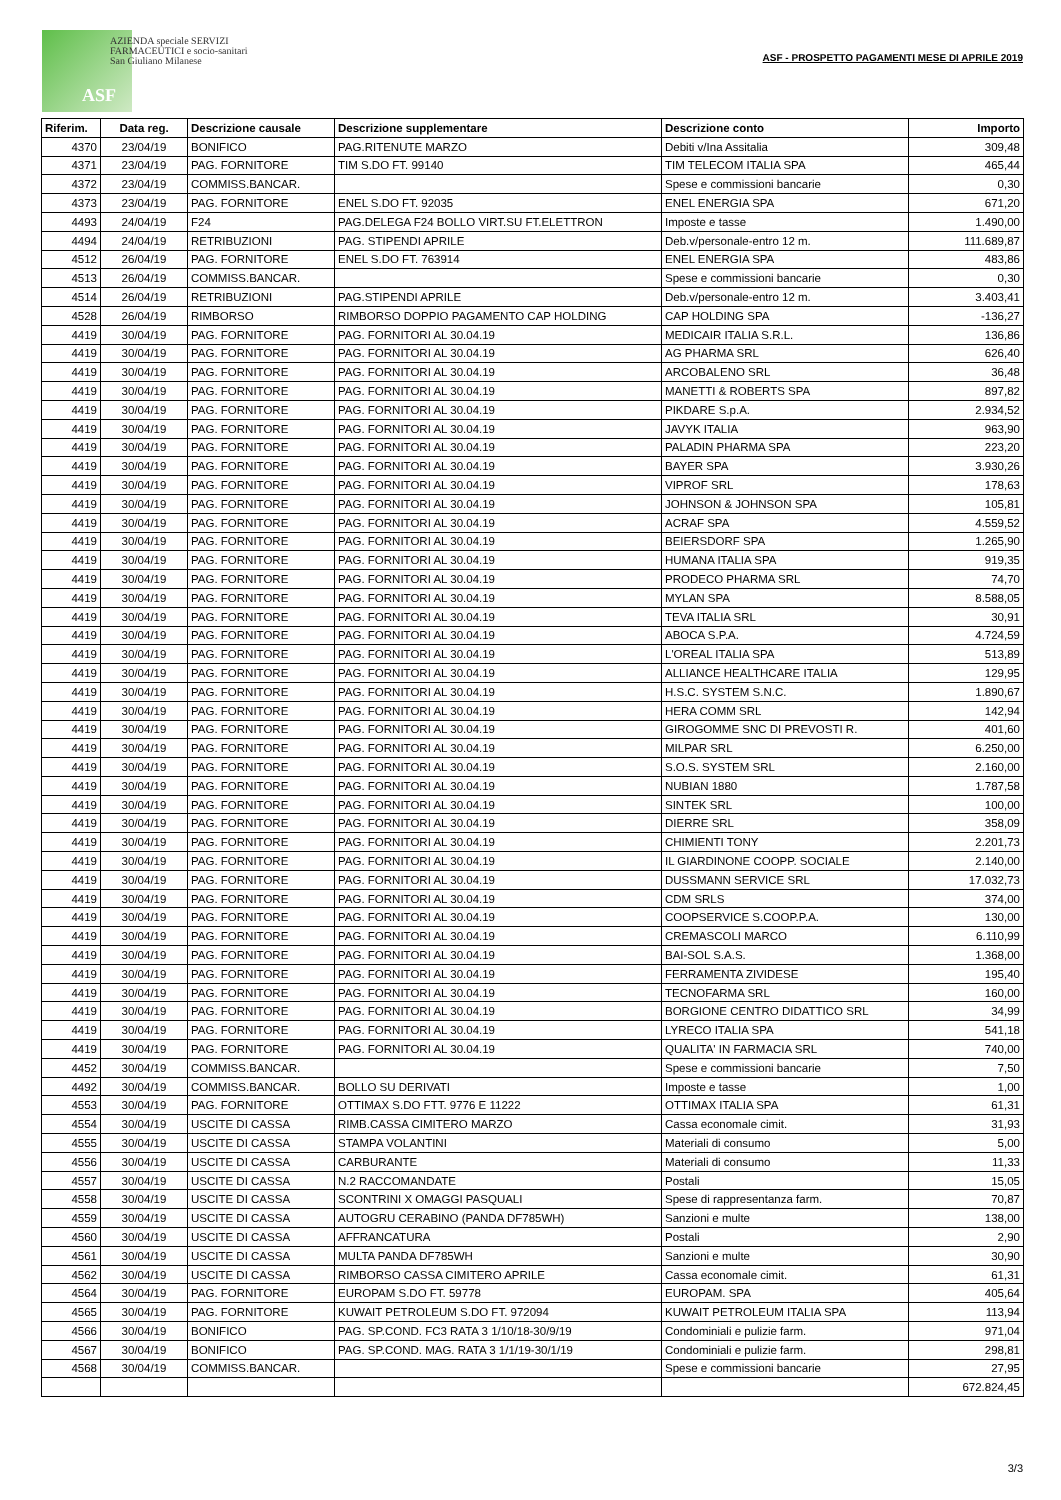AZIENDA speciale SERVIZI
FARMACEUTICI e socio-sanitari
San Giuliano Milanese
ASF
ASF - PROSPETTO PAGAMENTI MESE DI APRILE 2019
| Riferim. | Data reg. | Descrizione causale | Descrizione supplementare | Descrizione conto | Importo |
| --- | --- | --- | --- | --- | --- |
| 4370 | 23/04/19 | BONIFICO | PAG.RITENUTE MARZO | Debiti v/Ina Assitalia | 309,48 |
| 4371 | 23/04/19 | PAG. FORNITORE | TIM S.DO FT. 99140 | TIM TELECOM ITALIA SPA | 465,44 |
| 4372 | 23/04/19 | COMMISS.BANCAR. | | Spese e commissioni bancarie | 0,30 |
| 4373 | 23/04/19 | PAG. FORNITORE | ENEL S.DO FT. 92035 | ENEL ENERGIA SPA | 671,20 |
| 4493 | 24/04/19 | F24 | PAG.DELEGA F24 BOLLO VIRT.SU FT.ELETTRON | Imposte e tasse | 1.490,00 |
| 4494 | 24/04/19 | RETRIBUZIONI | PAG. STIPENDI APRILE | Deb.v/personale-entro 12 m. | 111.689,87 |
| 4512 | 26/04/19 | PAG. FORNITORE | ENEL S.DO FT. 763914 | ENEL ENERGIA SPA | 483,86 |
| 4513 | 26/04/19 | COMMISS.BANCAR. | | Spese e commissioni bancarie | 0,30 |
| 4514 | 26/04/19 | RETRIBUZIONI | PAG.STIPENDI APRILE | Deb.v/personale-entro 12 m. | 3.403,41 |
| 4528 | 26/04/19 | RIMBORSO | RIMBORSO DOPPIO PAGAMENTO CAP HOLDING | CAP HOLDING SPA | -136,27 |
| 4419 | 30/04/19 | PAG. FORNITORE | PAG. FORNITORI AL 30.04.19 | MEDICAIR ITALIA S.R.L. | 136,86 |
| 4419 | 30/04/19 | PAG. FORNITORE | PAG. FORNITORI AL 30.04.19 | AG PHARMA SRL | 626,40 |
| 4419 | 30/04/19 | PAG. FORNITORE | PAG. FORNITORI AL 30.04.19 | ARCOBALENO SRL | 36,48 |
| 4419 | 30/04/19 | PAG. FORNITORE | PAG. FORNITORI AL 30.04.19 | MANETTI & ROBERTS SPA | 897,82 |
| 4419 | 30/04/19 | PAG. FORNITORE | PAG. FORNITORI AL 30.04.19 | PIKDARE S.p.A. | 2.934,52 |
| 4419 | 30/04/19 | PAG. FORNITORE | PAG. FORNITORI AL 30.04.19 | JAVYK ITALIA | 963,90 |
| 4419 | 30/04/19 | PAG. FORNITORE | PAG. FORNITORI AL 30.04.19 | PALADIN PHARMA SPA | 223,20 |
| 4419 | 30/04/19 | PAG. FORNITORE | PAG. FORNITORI AL 30.04.19 | BAYER SPA | 3.930,26 |
| 4419 | 30/04/19 | PAG. FORNITORE | PAG. FORNITORI AL 30.04.19 | VIPROF SRL | 178,63 |
| 4419 | 30/04/19 | PAG. FORNITORE | PAG. FORNITORI AL 30.04.19 | JOHNSON & JOHNSON SPA | 105,81 |
| 4419 | 30/04/19 | PAG. FORNITORE | PAG. FORNITORI AL 30.04.19 | ACRAF SPA | 4.559,52 |
| 4419 | 30/04/19 | PAG. FORNITORE | PAG. FORNITORI AL 30.04.19 | BEIERSDORF SPA | 1.265,90 |
| 4419 | 30/04/19 | PAG. FORNITORE | PAG. FORNITORI AL 30.04.19 | HUMANA ITALIA SPA | 919,35 |
| 4419 | 30/04/19 | PAG. FORNITORE | PAG. FORNITORI AL 30.04.19 | PRODECO PHARMA SRL | 74,70 |
| 4419 | 30/04/19 | PAG. FORNITORE | PAG. FORNITORI AL 30.04.19 | MYLAN SPA | 8.588,05 |
| 4419 | 30/04/19 | PAG. FORNITORE | PAG. FORNITORI AL 30.04.19 | TEVA ITALIA SRL | 30,91 |
| 4419 | 30/04/19 | PAG. FORNITORE | PAG. FORNITORI AL 30.04.19 | ABOCA S.P.A. | 4.724,59 |
| 4419 | 30/04/19 | PAG. FORNITORE | PAG. FORNITORI AL 30.04.19 | L'OREAL ITALIA SPA | 513,89 |
| 4419 | 30/04/19 | PAG. FORNITORE | PAG. FORNITORI AL 30.04.19 | ALLIANCE HEALTHCARE ITALIA | 129,95 |
| 4419 | 30/04/19 | PAG. FORNITORE | PAG. FORNITORI AL 30.04.19 | H.S.C. SYSTEM S.N.C. | 1.890,67 |
| 4419 | 30/04/19 | PAG. FORNITORE | PAG. FORNITORI AL 30.04.19 | HERA COMM SRL | 142,94 |
| 4419 | 30/04/19 | PAG. FORNITORE | PAG. FORNITORI AL 30.04.19 | GIROGOMME SNC DI PREVOSTI R. | 401,60 |
| 4419 | 30/04/19 | PAG. FORNITORE | PAG. FORNITORI AL 30.04.19 | MILPAR SRL | 6.250,00 |
| 4419 | 30/04/19 | PAG. FORNITORE | PAG. FORNITORI AL 30.04.19 | S.O.S. SYSTEM SRL | 2.160,00 |
| 4419 | 30/04/19 | PAG. FORNITORE | PAG. FORNITORI AL 30.04.19 | NUBIAN 1880 | 1.787,58 |
| 4419 | 30/04/19 | PAG. FORNITORE | PAG. FORNITORI AL 30.04.19 | SINTEK SRL | 100,00 |
| 4419 | 30/04/19 | PAG. FORNITORE | PAG. FORNITORI AL 30.04.19 | DIERRE SRL | 358,09 |
| 4419 | 30/04/19 | PAG. FORNITORE | PAG. FORNITORI AL 30.04.19 | CHIMIENTI TONY | 2.201,73 |
| 4419 | 30/04/19 | PAG. FORNITORE | PAG. FORNITORI AL 30.04.19 | IL GIARDINONE COOPP. SOCIALE | 2.140,00 |
| 4419 | 30/04/19 | PAG. FORNITORE | PAG. FORNITORI AL 30.04.19 | DUSSMANN SERVICE SRL | 17.032,73 |
| 4419 | 30/04/19 | PAG. FORNITORE | PAG. FORNITORI AL 30.04.19 | CDM SRLS | 374,00 |
| 4419 | 30/04/19 | PAG. FORNITORE | PAG. FORNITORI AL 30.04.19 | COOPSERVICE S.COOP.P.A. | 130,00 |
| 4419 | 30/04/19 | PAG. FORNITORE | PAG. FORNITORI AL 30.04.19 | CREMASCOLI MARCO | 6.110,99 |
| 4419 | 30/04/19 | PAG. FORNITORE | PAG. FORNITORI AL 30.04.19 | BAI-SOL S.A.S. | 1.368,00 |
| 4419 | 30/04/19 | PAG. FORNITORE | PAG. FORNITORI AL 30.04.19 | FERRAMENTA ZIVIDESE | 195,40 |
| 4419 | 30/04/19 | PAG. FORNITORE | PAG. FORNITORI AL 30.04.19 | TECNOFARMA SRL | 160,00 |
| 4419 | 30/04/19 | PAG. FORNITORE | PAG. FORNITORI AL 30.04.19 | BORGIONE CENTRO DIDATTICO SRL | 34,99 |
| 4419 | 30/04/19 | PAG. FORNITORE | PAG. FORNITORI AL 30.04.19 | LYRECO ITALIA SPA | 541,18 |
| 4419 | 30/04/19 | PAG. FORNITORE | PAG. FORNITORI AL 30.04.19 | QUALITA' IN FARMACIA SRL | 740,00 |
| 4452 | 30/04/19 | COMMISS.BANCAR. | | Spese e commissioni bancarie | 7,50 |
| 4492 | 30/04/19 | COMMISS.BANCAR. | BOLLO SU DERIVATI | Imposte e tasse | 1,00 |
| 4553 | 30/04/19 | PAG. FORNITORE | OTTIMAX S.DO FTT. 9776 E 11222 | OTTIMAX ITALIA SPA | 61,31 |
| 4554 | 30/04/19 | USCITE DI CASSA | RIMB.CASSA CIMITERO MARZO | Cassa economale cimit. | 31,93 |
| 4555 | 30/04/19 | USCITE DI CASSA | STAMPA VOLANTINI | Materiali di consumo | 5,00 |
| 4556 | 30/04/19 | USCITE DI CASSA | CARBURANTE | Materiali di consumo | 11,33 |
| 4557 | 30/04/19 | USCITE DI CASSA | N.2 RACCOMANDATE | Postali | 15,05 |
| 4558 | 30/04/19 | USCITE DI CASSA | SCONTRINI X OMAGGI PASQUALI | Spese di rappresentanza farm. | 70,87 |
| 4559 | 30/04/19 | USCITE DI CASSA | AUTOGRU CERABINO (PANDA DF785WH) | Sanzioni e multe | 138,00 |
| 4560 | 30/04/19 | USCITE DI CASSA | AFFRANCATURA | Postali | 2,90 |
| 4561 | 30/04/19 | USCITE DI CASSA | MULTA PANDA DF785WH | Sanzioni e multe | 30,90 |
| 4562 | 30/04/19 | USCITE DI CASSA | RIMBORSO CASSA CIMITERO APRILE | Cassa economale cimit. | 61,31 |
| 4564 | 30/04/19 | PAG. FORNITORE | EUROPAM S.DO FT. 59778 | EUROPAM. SPA | 405,64 |
| 4565 | 30/04/19 | PAG. FORNITORE | KUWAIT PETROLEUM S.DO FT. 972094 | KUWAIT PETROLEUM ITALIA SPA | 113,94 |
| 4566 | 30/04/19 | BONIFICO | PAG. SP.COND. FC3 RATA 3 1/10/18-30/9/19 | Condominiali e pulizie farm. | 971,04 |
| 4567 | 30/04/19 | BONIFICO | PAG. SP.COND. MAG. RATA 3 1/1/19-30/1/19 | Condominiali e pulizie farm. | 298,81 |
| 4568 | 30/04/19 | COMMISS.BANCAR. | | Spese e commissioni bancarie | 27,95 |
| | | | | | 672.824,45 |
3/3